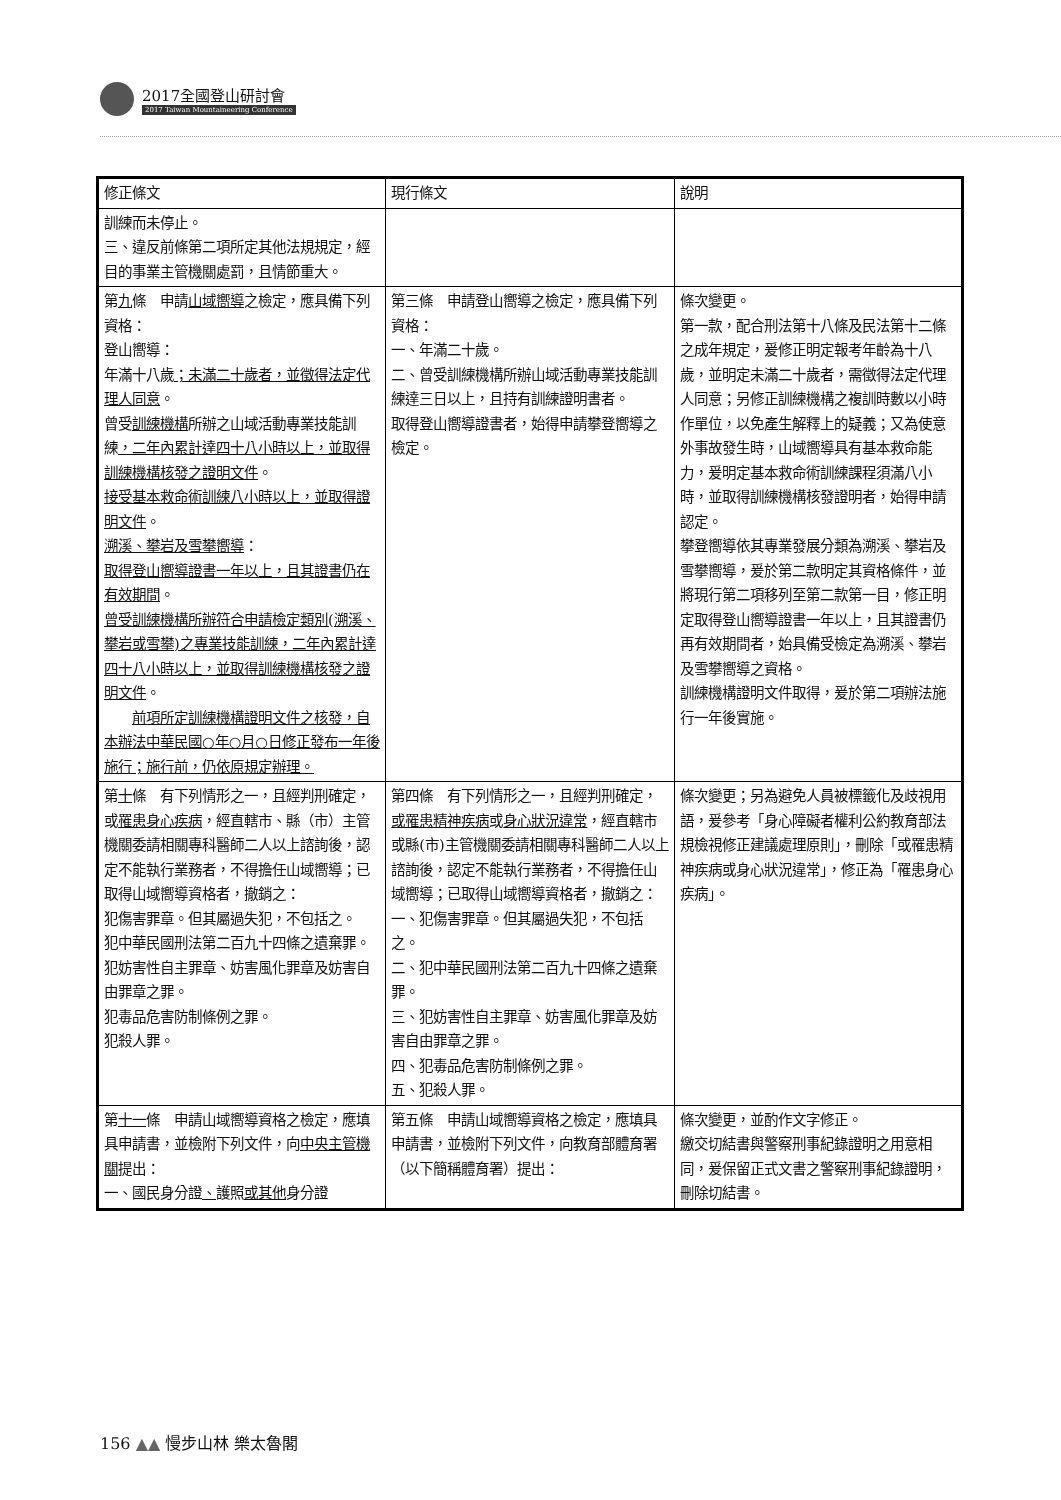2017全國登山研討會
2017 Taiwan Mountaineering Conference
| 修正條文 | 現行條文 | 說明 |
| --- | --- | --- |
| 訓練而未停止。 三、違反前條第二項所定其他法規規定，經目的事業主管機關處罰，且情節重大。 | | |
| 第 九 條 申請 山域嚮導 之檢定，應具備下列資格： 登山嚮導： 年滿十八歲 ；未滿二十歲者，並徵得法定代理人同意 。 曾受 訓練機構 所辦之山域活動專業技能訓練 ，二年內累計達四十八小時以上，並取得訓練機構核發之證明文件 。 接受基本救命術訓練八小時以上，並取得證明文件 。 溯溪、攀岩及雪攀嚮導 ： 取得登山嚮導證書一年以上，且其證書仍在有效期間 。 曾受訓練機構所辦符合申請檢定類別(溯溪、攀岩或雪攀)之專業技能訓練，二年內累計達四十八小時以上，並取得訓練機構核發之證明文件 。 前項所定訓練機構證明文件之核發，自本辦法中華民國○年○月○日修正發布一年後施行；施行前，仍依原規定辦理。 | 第三條 申請登山嚮導之檢定，應具備下列資格： 一、年滿二十歲。 二、曾受訓練機構所辦山域活動專業技能訓練達三日以上，且持有訓練證明書者。 取得登山嚮導證書者，始得申請攀登嚮導之檢定。 | 條次變更。 第一款，配合刑法第十八條及民法第十二條之成年規定，爰修正明定報考年齡為十八歲，並明定未滿二十歲者，需徵得法定代理人同意；另修正訓練機構之複訓時數以小時作單位，以免產生解釋上的疑義；又為使意外事故發生時，山域嚮導具有基本救命能力，爰明定基本救命術訓練課程須滿八小時，並取得訓練機構核發證明者，始得申請認定。 攀登嚮導依其專業發展分類為溯溪、攀岩及雪攀嚮導，爰於第二款明定其資格條件，並將現行第二項移列至第二款第一目，修正明定取得登山嚮導證書一年以上，且其證書仍再有效期間者，始具備受檢定為溯溪、攀岩及雪攀嚮導之資格。 訓練機構證明文件取得，爰於第二項辦法施行一年後實施。 |
| 第 十 條 有下列情形之一，且經判刑確定，或 罹患身心疾病 ，經直轄市、縣（市）主管機關委請相關專科醫師二人以上諮詢後，認定不能執行業務者，不得擔任山域嚮導；已取得山域嚮導資格者，撤銷之： 犯傷害罪章。但其屬過失犯，不包括之。 犯中華民國刑法第二百九十四條之遺棄罪。 犯妨害性自主罪章、妨害風化罪章及妨害自由罪章之罪。 犯毒品危害防制條例之罪。 犯殺人罪。 | 第四條 有下列情形之一，且經判刑確定， 或罹患精神疾病 或 身心狀況違常 ，經直轄市或縣(市)主管機關委請相關專科醫師二人以上諮詢後，認定不能執行業務者，不得擔任山域嚮導；已取得山域嚮導資格者，撤銷之： 一、犯傷害罪章。但其屬過失犯，不包括之。 二、犯中華民國刑法第二百九十四條之遺棄罪。 三、犯妨害性自主罪章、妨害風化罪章及妨害自由罪章之罪。 四、犯毒品危害防制條例之罪。 五、犯殺人罪。 | 條次變更；另為避免人員被標籤化及歧視用語，爰參考「身心障礙者權利公約教育部法規檢視修正建議處理原則」，刪除「或罹患精神疾病或身心狀況違常」，修正為「罹患身心疾病」。 |
| 第 十一 條 申請山域嚮導資格之檢定，應填具申請書，並檢附下列文件，向 中央主管機關 提出： 一、國民身分證 、 護照 或其他 身分證 | 第五條 申請山域嚮導資格之檢定，應填具申請書，並檢附下列文件，向教育部體育署（以下簡稱體育署）提出： | 條次變更，並酌作文字修正。 繳交切結書與警察刑事紀錄證明之用意相同，爰保留正式文書之警察刑事紀錄證明，刪除切結書。 |
156 ▲▲ 慢步山林 樂太魯閣